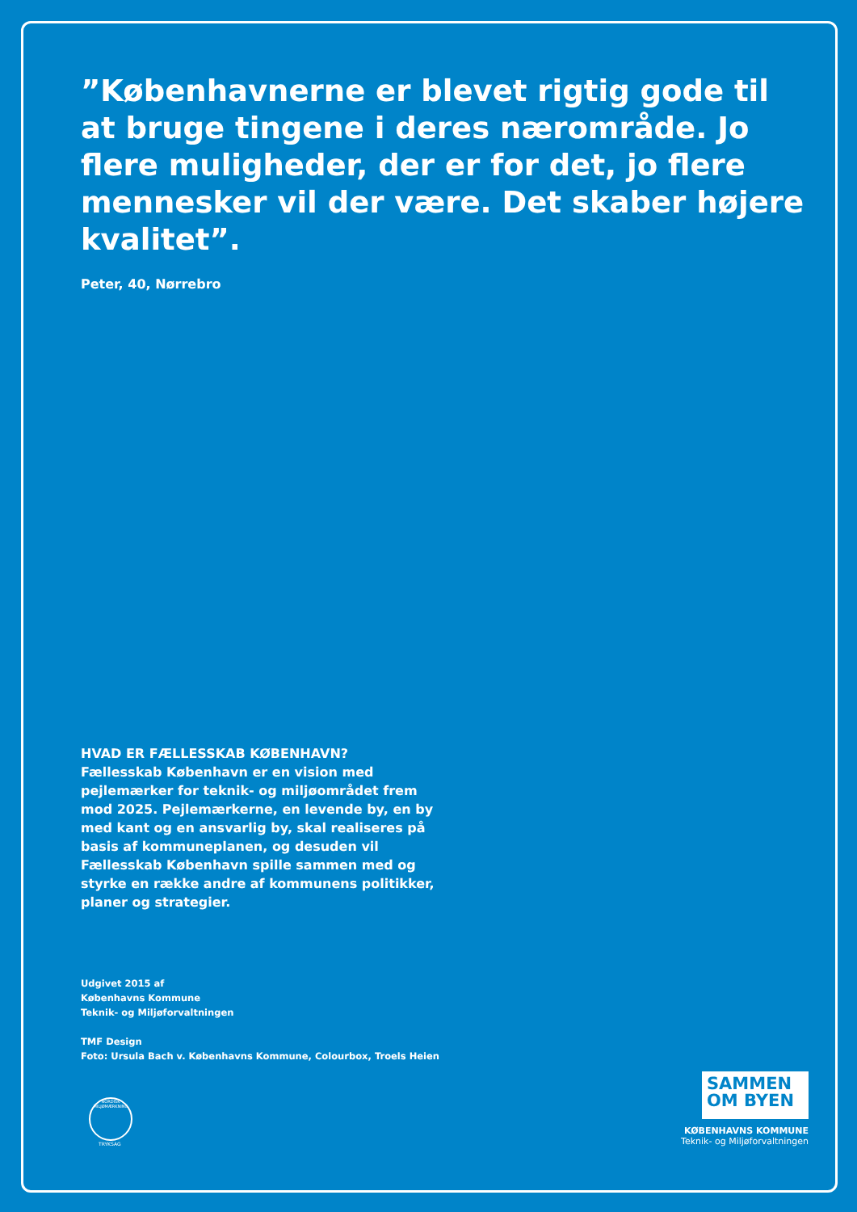”Københavnerne er blevet rigtig gode til at bruge tingene i deres nærområde. Jo flere muligheder, der er for det, jo flere mennesker vil der være. Det skaber højere kvalitet”.
Peter, 40, Nørrebro
HVAD ER FÆLLESSKAB KØBENHAVN?
Fællesskab København er en vision med pejlemærker for teknik- og miljøområdet frem mod 2025. Pejlemærkerne, en levende by, en by med kant og en ansvarlig by, skal realiseres på basis af kommuneplanen, og desuden vil Fællesskab København spille sammen med og styrke en række andre af kommunens politikker, planer og strategier.
Udgivet 2015 af
Københavns Kommune
Teknik- og Miljøforvaltningen
TMF Design
Foto: Ursula Bach v. Københavns Kommune, Colourbox, Troels Heien
NORDISK MILJØMÆRKNING
TRYKSAG
SAMMEN
OM BYEN
KØBENHAVNS KOMMUNE
Teknik- og Miljøforvaltningen